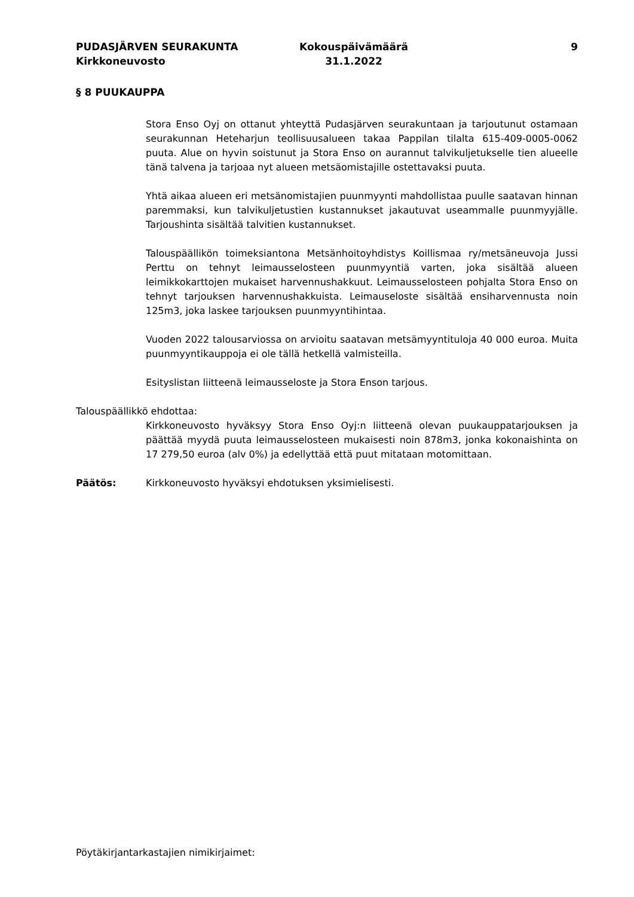PUDASJÄRVEN SEURAKUNTA
Kirkkoneuvosto
Kokouspäivämäärä
31.1.2022
9
§ 8 PUUKAUPPA
Stora Enso Oyj on ottanut yhteyttä Pudasjärven seurakuntaan ja tarjoutunut ostamaan seurakunnan Heteharjun teollisuusalueen takaa Pappilan tilalta 615-409-0005-0062 puuta. Alue on hyvin soistunut ja Stora Enso on aurannut talvikuljetukselle tien alueelle tänä talvena ja tarjoaa nyt alueen metsäomistajille ostettavaksi puuta.
Yhtä aikaa alueen eri metsänomistajien puunmyynti mahdollistaa puulle saatavan hinnan paremmaksi, kun talvikuljetustien kustannukset jakautuvat useammalle puunmyyjälle. Tarjoushinta sisältää talvitien kustannukset.
Talouspäällikön toimeksiantona Metsänhoitoyhdistys Koillismaa ry/metsäneuvoja Jussi Perttu on tehnyt leimausselosteen puunmyyntiä varten, joka sisältää alueen leimikkokarttojen mukaiset harvennushakkuut. Leimausselosteen pohjalta Stora Enso on tehnyt tarjouksen harvennushakkuista. Leimauseloste sisältää ensiharvennusta noin 125m3, joka laskee tarjouksen puunmyyntihintaa.
Vuoden 2022 talousarviossa on arvioitu saatavan metsämyyntituloja 40 000 euroa. Muita puunmyyntikauppoja ei ole tällä hetkellä valmisteilla.
Esityslistan liitteenä leimausseloste ja Stora Enson tarjous.
Talouspäällikkö ehdottaa:
Kirkkoneuvosto hyväksyy Stora Enso Oyj:n liitteenä olevan puukauppatarjouksen ja päättää myydä puuta leimausselosteen mukaisesti noin 878m3, jonka kokonaishinta on 17 279,50 euroa (alv 0%) ja edellyttää että puut mitataan motomittaan.
Päätös: Kirkkoneuvosto hyväksyi ehdotuksen yksimielisesti.
Pöytäkirjantarkastajien nimikirjaimet: